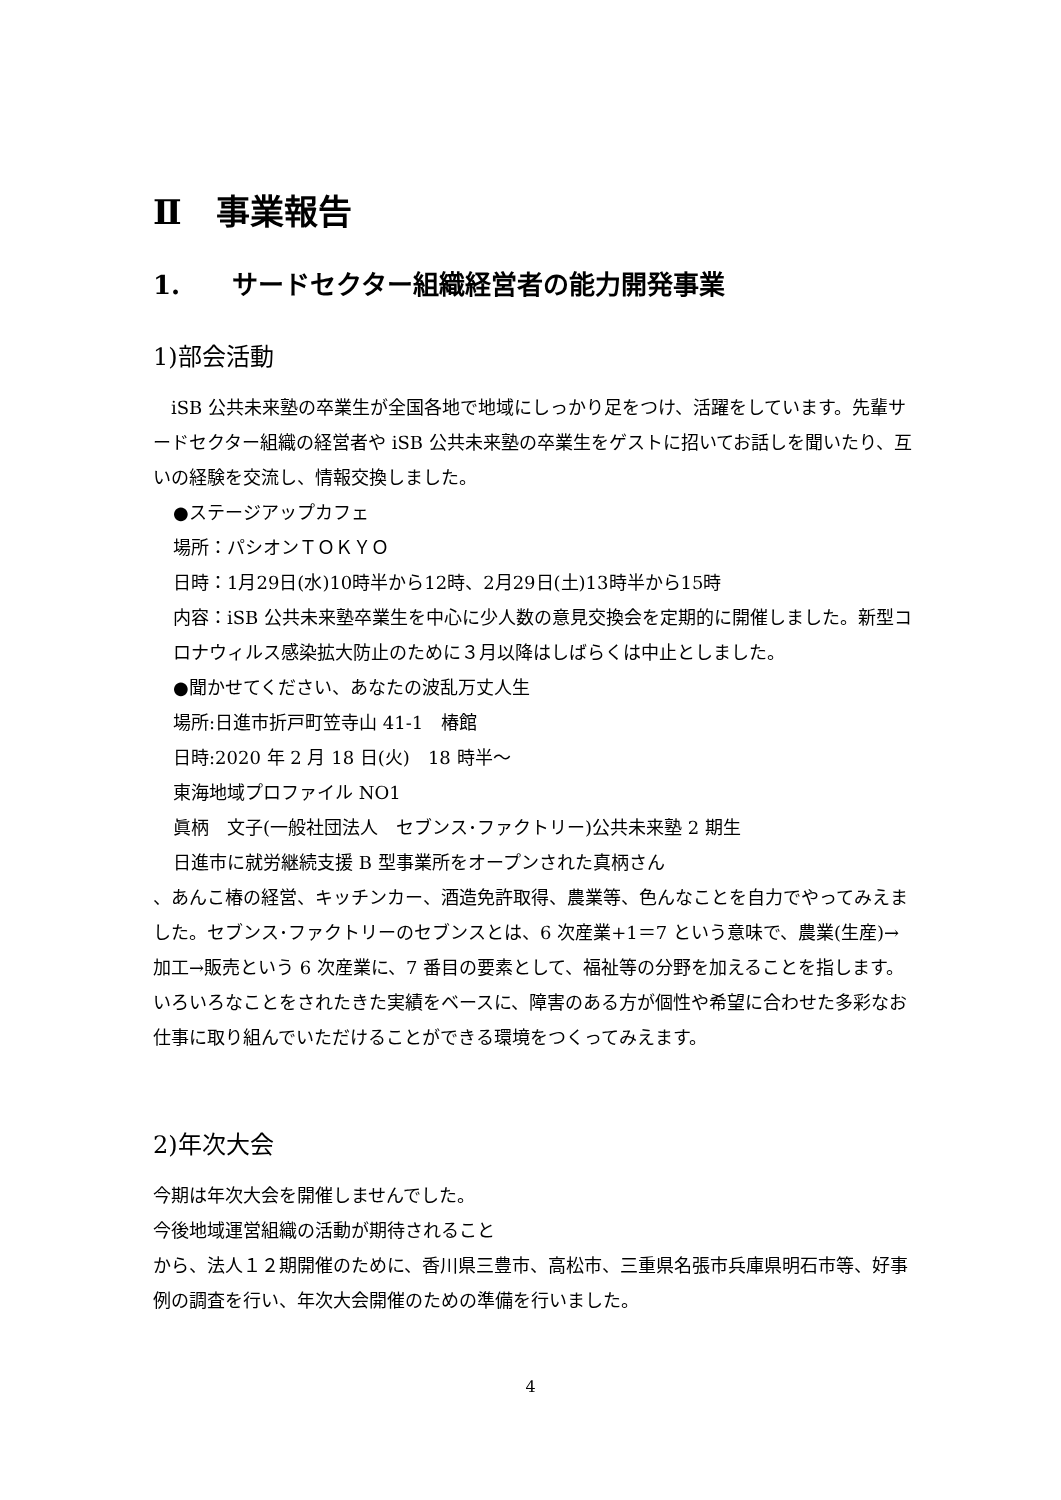Ⅱ　事業報告
1.　　サードセクター組織経営者の能力開発事業
1)部会活動
　iSB 公共未来塾の卒業生が全国各地で地域にしっかり足をつけ、活躍をしています。先輩サードセクター組織の経営者や iSB 公共未来塾の卒業生をゲストに招いてお話しを聞いたり、互いの経験を交流し、情報交換しました。
●ステージアップカフェ
場所：パシオンＴＯＫＹＯ
日時：1月29日(水)10時半から12時、2月29日(土)13時半から15時
内容：iSB 公共未来塾卒業生を中心に少人数の意見交換会を定期的に開催しました。新型コロナウィルス感染拡大防止のために３月以降はしばらくは中止としました。
●聞かせてください、あなたの波乱万丈人生
場所:日進市折戸町笠寺山 41-1　椿館
日時:2020 年 2 月 18 日(火)　18 時半～
東海地域プロファイル NO1
眞柄　文子(一般社団法人　セブンス･ファクトリー)公共未来塾 2 期生
日進市に就労継続支援 B 型事業所をオープンされた真柄さん
、あんこ椿の経営、キッチンカー、酒造免許取得、農業等、色んなことを自力でやってみえました。セブンス･ファクトリーのセブンスとは、6 次産業+1＝7 という意味で、農業(生産)→加工→販売という 6 次産業に、7 番目の要素として、福祉等の分野を加えることを指します。いろいろなことをされたきた実績をベースに、障害のある方が個性や希望に合わせた多彩なお仕事に取り組んでいただけることができる環境をつくってみえます。
2)年次大会
今期は年次大会を開催しませんでした。
今後地域運営組織の活動が期待されること
から、法人１２期開催のために、香川県三豊市、高松市、三重県名張市兵庫県明石市等、好事例の調査を行い、年次大会開催のための準備を行いました。
4